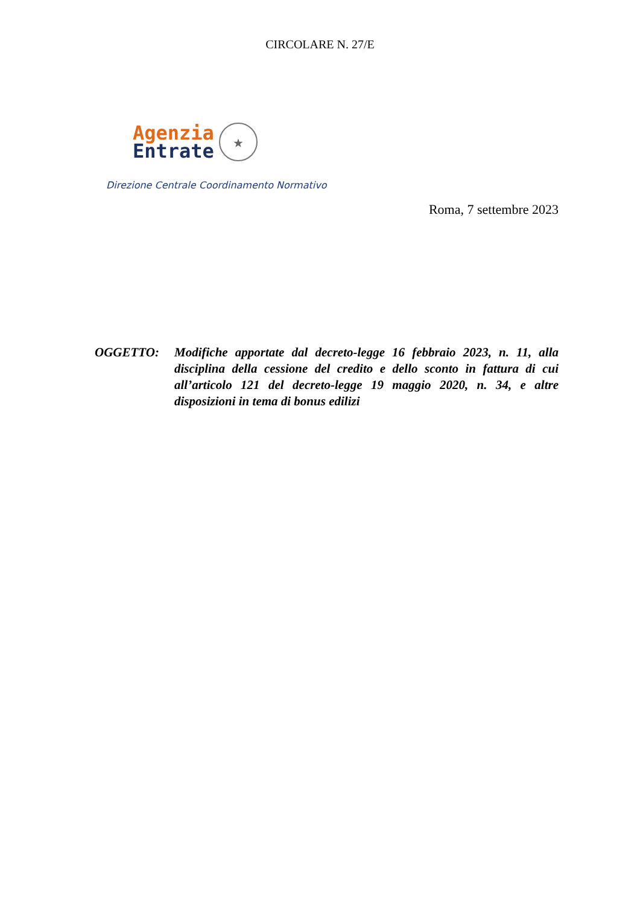CIRCOLARE N. 27/E
Agenzia
Entrate
★
Direzione Centrale Coordinamento Normativo
Roma, 7 settembre 2023
OGGETTO: Modifiche apportate dal decreto-legge 16 febbraio 2023, n. 11, alla disciplina della cessione del credito e dello sconto in fattura di cui all’articolo 121 del decreto-legge 19 maggio 2020, n. 34, e altre disposizioni in tema di bonus edilizi